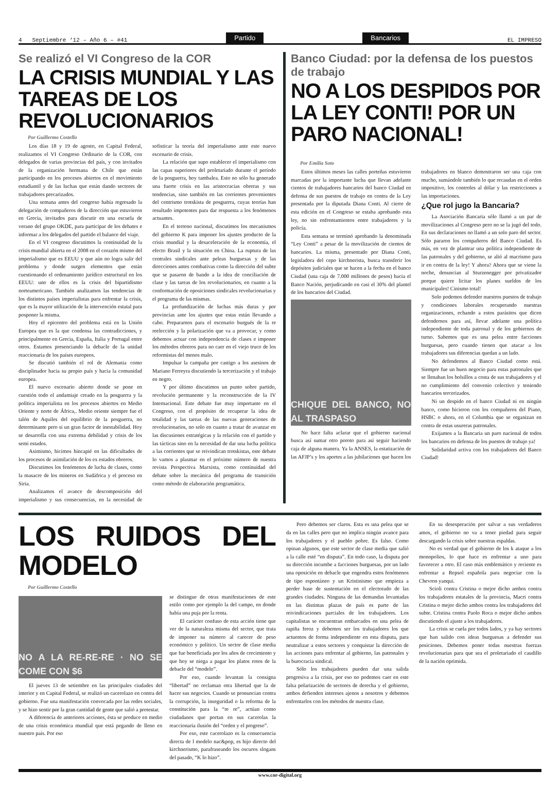4 Septiembre ‘12 – Año 6 – #41 Partido Bancarios EL IMPRESO
Se realizó el VI Congreso de la COR
LA CRISIS MUNDIAL Y LAS TAREAS DE LOS REVOLUCIONARIOS
Por Guillermo Costello
Los días 18 y 19 de agosto, en Capital Federal, realizamos el VI Congreso Ordinario de la COR, con delegados de varias provincias del país, y con invitados de la organización hermana de Chile que están participando en los procesos abiertos en el movimiento estudiantil y de las luchas que están dando sectores de trabajadores precarizados.
Una semana antes del congreso había regresado la delegación de compañeros de la dirección que estuvieron en Grecia, invitados para discutir en una escuela de verano del grupo OKDE, para participar de los debates e informar a los delegados del partido el balance del viaje.
En el VI congreso discutimos la continuidad de la crisis mundial abierta en el 2008 en el corazón mismo del imperialismo que es EEUU y que aún no logra salir del problema y donde surgen elementos que están cuestionando el ordenamiento jurídico estructural en los EEUU: uno de ellos es la crisis del bipartidismo norteamericano. También analizamos las tendencias de los distintos países imperialistas para enfrentar la crisis, que es la mayor utilización de la intervención estatal para posponer la misma.
Hoy el epicentro del problema está en la Unión Europea que es la que condensa las contradicciones, y principalmente en Grecia, España, Italia y Portugal entre otros. Estamos presenciando la debacle de la unidad reaccionaria de los países europeos.
Se discutió también el rol de Alemania como disciplinador hacia su propio país y hacia la comunidad europea.
El nuevo escenario abierto donde se pone en cuestión todo el andamiaje creado en la posguerra y la política imperialista en los procesos abiertos en Medio Oriente y norte de África,. Medio oriente siempre fue el talón de Aquiles del equilibrio de la posguerra, no determinante pero si un gran factor de inestabilidad. Hoy se desarrolla con una extrema debilidad y crisis de los semi estados.
Asimismo, hicimos hincapié en las dificultades de los procesos de asimilación de los ex estados obreros.
Discutimos los fenómenos de lucha de clases, como la masacre de los mineros en Sudáfrica y el proceso en Siria.
Analizamos el avance de descomposición del imperialismo y sus consecuencias, en la necesidad de sofisticar la teoría del imperialismo ante este nuevo escenario de crisis.
La relación que supo establecer el imperialismo con las capas superiores del proletariado durante el período de la posguerra, hoy tambalea. Esto no sólo ha generado una fuerte crisis en las aristocracias obreras y sus tendencias, sino también en las corrientes provenientes del centrismo trotskista de posguerra, cuyas teorías han resultado impotentes para dar respuesta a los fenómenos actuantes.
En el terreno nacional, discutimos los mecanismos del gobierno K para imponer los ajustes producto de la crisis mundial y la desaceleración de la economía, el efecto Brasil y la situación en China. La ruptura de las centrales sindicales ante peleas burguesas y de las direcciones antes combativas como la dirección del subte que se pasaron de bando a la idea de conciliación de clase y las tareas de los revolucionarios, en cuanto a la conformación de oposiciones sindicales revolucionarias y el programa de las mismas.
La profundización de luchas más duras y por provincias ante los ajustes que estas están llevando a cabo. Prepararnos para el escenario burgués de la re reelección y la polarización que va a provocar, y como debemos actuar con independencia de clases e imponer los métodos obreros para no caer en el viejo truco de los reformistas del menos malo.
Impulsar la campaña por castigo a los asesinos de Mariano Ferreyra discutiendo la tercerización y el trabajo en negro.
Y por último discutimos un punto sobre partido, revolución permanente y la reconstrucción de la IV Internacional. Este debate fue muy importante en el Congreso, con el propósito de recuperar la idea de totalidad y las tareas de las nuevas generaciones de revolucionarios, no solo en cuanto a tratar de avanzar en las discusiones estratégicas y la relación con el partido y las tácticas sino en la necesidad de dar una lucha política a las corrientes que se reivindican trotskistas, este debate lo vamos a plasmar en el próximo número de nuestra revista Perspectiva Marxista, como continuidad del debate sobre la mecánica del programa de transición como método de elaboración programática.
Banco Ciudad: por la defensa de los puestos de trabajo
NO A LOS DESPIDOS POR LA LEY CONTI! POR UN PARO NACIONAL!
Por Emilia Soto
Estos últimos meses las calles porteñas estuvieron marcadas por la importante lucha que llevan adelante cientos de trabajadores bancarios del banco Ciudad en defensa de sus puestos de trabajo en contra de la Ley presentada por la diputada Diana Conti. Al cierre de esta edición en el Congreso se estaba aprobando esta ley, no sin enfrentamientos entre trabajadores y la policía.
Esta semana se terminó aprobando la denominada “Ley Conti” a pesar de la movilización de cientos de bancarios. La misma, presentado por Diana Conti, legisladora del cepo kirchnerista, busca transferir los depósitos judiciales que se hacen a la fecha en el banco Ciudad (una caja de 7.000 millones de pesos) hacia el Banco Nación, perjudicando en casi el 30% del plantel de los bancarios del Ciudad.
CHIQUE DEL BANCO, NO AL TRASPASO
No hace falta aclarar que el gobierno nacional busca así sumar otro poroto para así seguir haciendo caja de alguna manera. Ya la ANSES, la estatización de las AFJP’s y los aportes a las jubilaciones que hacen los trabajadores en blanco demostraron ser una caja con mucho, sumándole también lo que recaudan en el orden impositivo, los controles al dólar y las restricciones a las importaciones.
¿Que rol jugo la Bancaria?
La Asociación Bancaria sólo llamó a un par de movilizaciones al Congreso pero no se la jugó del todo. En sus declaraciones no llamó a un solo paro del sector. Sólo pararon los compañeros del Banco Ciudad. Es más, en vez de plantear una política independiente de las patronales y del gobierno, se alió al macrismo para ir en contra de la ley! Y ahora? Ahora que se viene la noche, denuncian al Sturzenegger por privatizador porque quiere licitar los planes sueldos de los municipales! Cinismo total!
Solo podemos defender nuestros puestos de trabajo y condiciones laborales recuperando nuestras organizaciones, echando a estos parásitos que dicen defendernos para así, llevar adelante una política independiente de toda patronal y de los gobiernos de turno. Sabemos que es una pelea entre facciones burguesas, pero cuando tienen que atacar a los trabajadores sus diferencias quedan a un lado.
No defendemos al Banco Ciudad como está. Siempre fue un buen negocio para estas patronales que se llenaban los bolsillos a costa de sus trabajadores y el no cumplimiento del convenio colectivo y teniendo bancarios tercerizados.
Ni un despido en el banco Ciudad ni en ningún banco, como hicieron con los compañeros del Piano, HSBC o ahora, en el Columbia que se organizan en contra de estas usureras patronales.
Exijamos a la Bancaria un paro nacional de todos los bancarios en defensa de los puestos de trabajo ya!
Solidaridad activa con los trabajadores del Banco Ciudad!
LOS RUIDOS DEL MODELO
Por Guillermo Costello
NO A LA RE-RE-RE · NO SE COME CON $6
El jueves 13 de setiembre en las principales ciudades del interior y en Capital Federal, se realizó un cacerolazo en contra del gobierno. Fue una manifestación convocada por las redes sociales, y se hizo sentir por la gran cantidad de gente que salió a protestar.
A diferencia de anteriores acciones, ésta se produce en medio de una crisis económica mundial que está pegando de lleno en nuestro país. Por eso
se distingue de otras manifestaciones de este estilo como por ejemplo la del campo, en donde había una puja por la renta.
El carácter confuso de esta acción tiene que ver de la naturaleza misma del sector, que trata de imponer su número al carecer de peso económico y político. Un sector de clase media que fue beneficiada por los años de crecimiento y que hoy se niega a pagar los platos rotos de la debacle del “modelo”.
Por eso, cuando levantan la consigna “libertad” no reclaman otra libertad que la de hacer sus negocios. Cuando se pronuncian contra la corrupción, la inseguridad o la reforma de la constitución para la “re re”, actúan como ciudadanos que portan en sus cacerolas la reaccionaria ilusión del “orden y el progreso”.
Por eso, este cacerolazo es la consecuencia directa de l modelo nac&pop, es hijo directo del kirchnerismo, parafraseando los oscuros slogans del pasado, “K lo hizo”.
Pero debemos ser claros. Esta es una pelea que se da en las calles pero que no implica ningún avance para los trabajadores y el pueblo pobre. Es falso. Como opinan algunos, que este sector de clase media que salió a la calle esté “en disputa”. En todo caso, la disputa por su dirección incumbe a facciones burguesas, por un lado una oposición en debacle que engendra estos fenómenos de tipo espontáneo y un Kristinismo que empieza a perder base de sustentación en el electorado de las grandes ciudades. Ninguna de las demandas levantadas en las distintas plazas de país es parte de las reivindicaciones parciales de los trabajadores. Los capitalistas se encuentran embarcados en una pelea de rapiña feroz y debemos ser los trabajadores los que actuemos de forma independiente en esta disputa, para neutralizar a estos sectores y conquistar la dirección de las acciones para enfrentar al gobierno, las patronales y la burocracia sindical.
Sólo los trabajadores pueden dar una salida progresiva a la crisis, por eso no podemos caer en este falsa polarización de sectores de derecha y el gobierno, ambos defienden intereses ajenos a nosotros y debemos enfrentarlos con los métodos de nuestra clase.
En su desesperación por salvar a sus verdaderos amos, el gobierno no va a tener piedad para seguir descargando la crisis sobre nuestras espaldas.
No es verdad que el gobierno de los k ataque a los monopolios, lo que hace es enfrentar a uno para favorecer a otro. El caso más emblemático y reciente es enfrentar a Repsol española para negociar con la Chevron yanqui.
Scioli contra Cristina o mejor dicho ambos contra los trabajadores estatales de la provincia, Macri contra Cristina o mejor dicho ambos contra los trabajadores del subte. Cristina contra Paolo Roca o mejor dicho ambos discutiendo el ajuste a los trabajadores.
La crisis se cuela por todos lados, y ya hay sectores que han salido con ideas burguesas a defender sus posiciones. Debemos poner todas nuestras fuerzas revolucionarias para que sea el proletariado el caudillo de la nación oprimida.
www.cor-digital.org